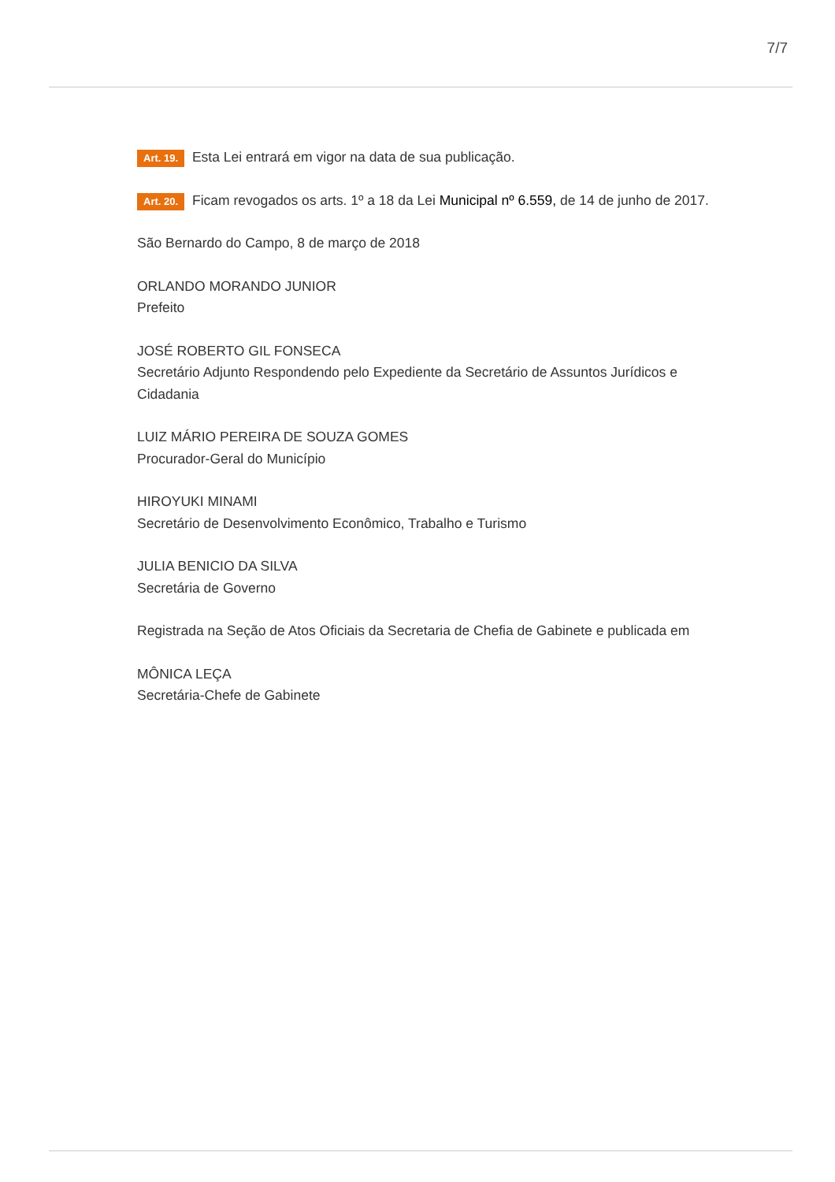7/7
Art. 19. Esta Lei entrará em vigor na data de sua publicação.
Art. 20. Ficam revogados os arts. 1º a 18 da Lei Municipal nº 6.559, de 14 de junho de 2017.
São Bernardo do Campo, 8 de março de 2018
ORLANDO MORANDO JUNIOR
Prefeito
JOSÉ ROBERTO GIL FONSECA
Secretário Adjunto Respondendo pelo Expediente da Secretário de Assuntos Jurídicos e Cidadania
LUIZ MÁRIO PEREIRA DE SOUZA GOMES
Procurador-Geral do Município
HIROYUKI MINAMI
Secretário de Desenvolvimento Econômico, Trabalho e Turismo
JULIA BENICIO DA SILVA
Secretária de Governo
Registrada na Seção de Atos Oficiais da Secretaria de Chefia de Gabinete e publicada em
MÔNICA LEÇA
Secretária-Chefe de Gabinete